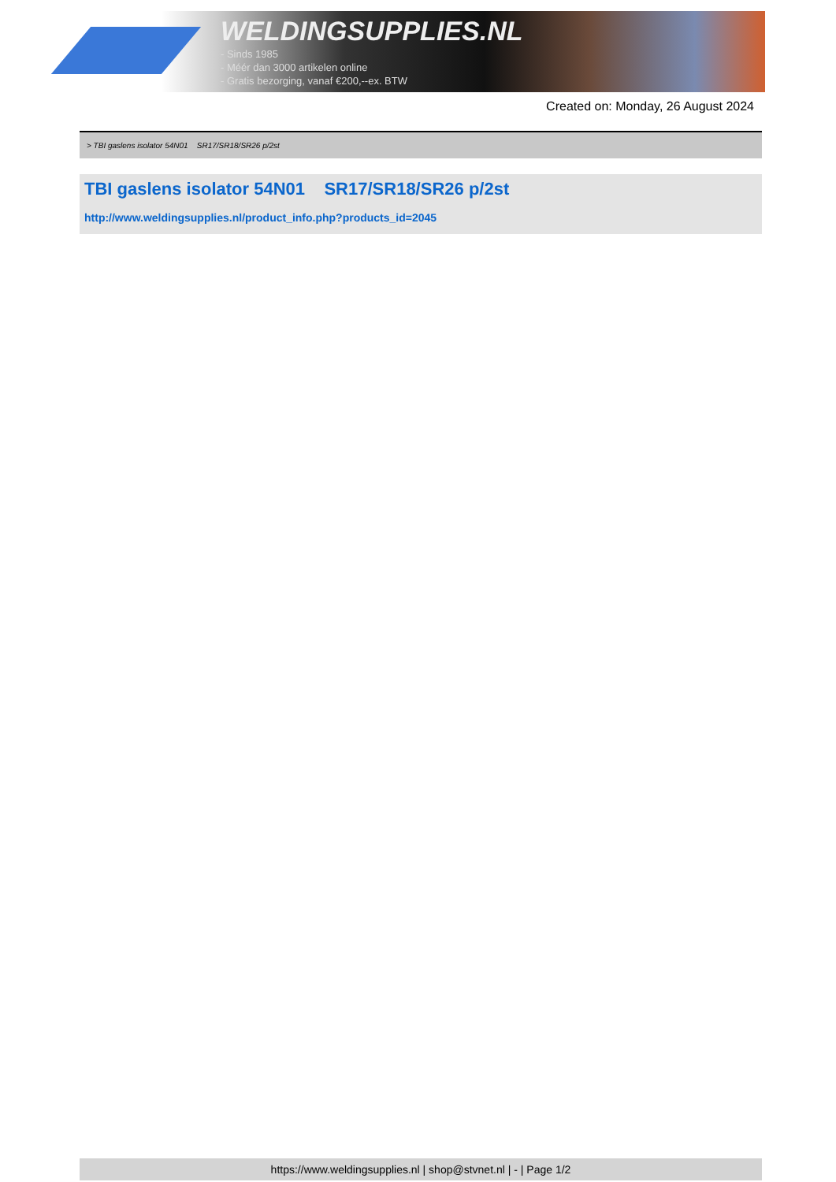WELDINGSUPPLIES.NL
- Sinds 1985
- Méér dan 3000 artikelen online
- Gratis bezorging, vanaf €200,--ex. BTW
Created on: Monday, 26 August 2024
> TBI gaslens isolator 54N01 SR17/SR18/SR26 p/2st
TBI gaslens isolator 54N01 SR17/SR18/SR26 p/2st
http://www.weldingsupplies.nl/product_info.php?products_id=2045
https://www.weldingsupplies.nl | shop@stvnet.nl | - | Page 1/2